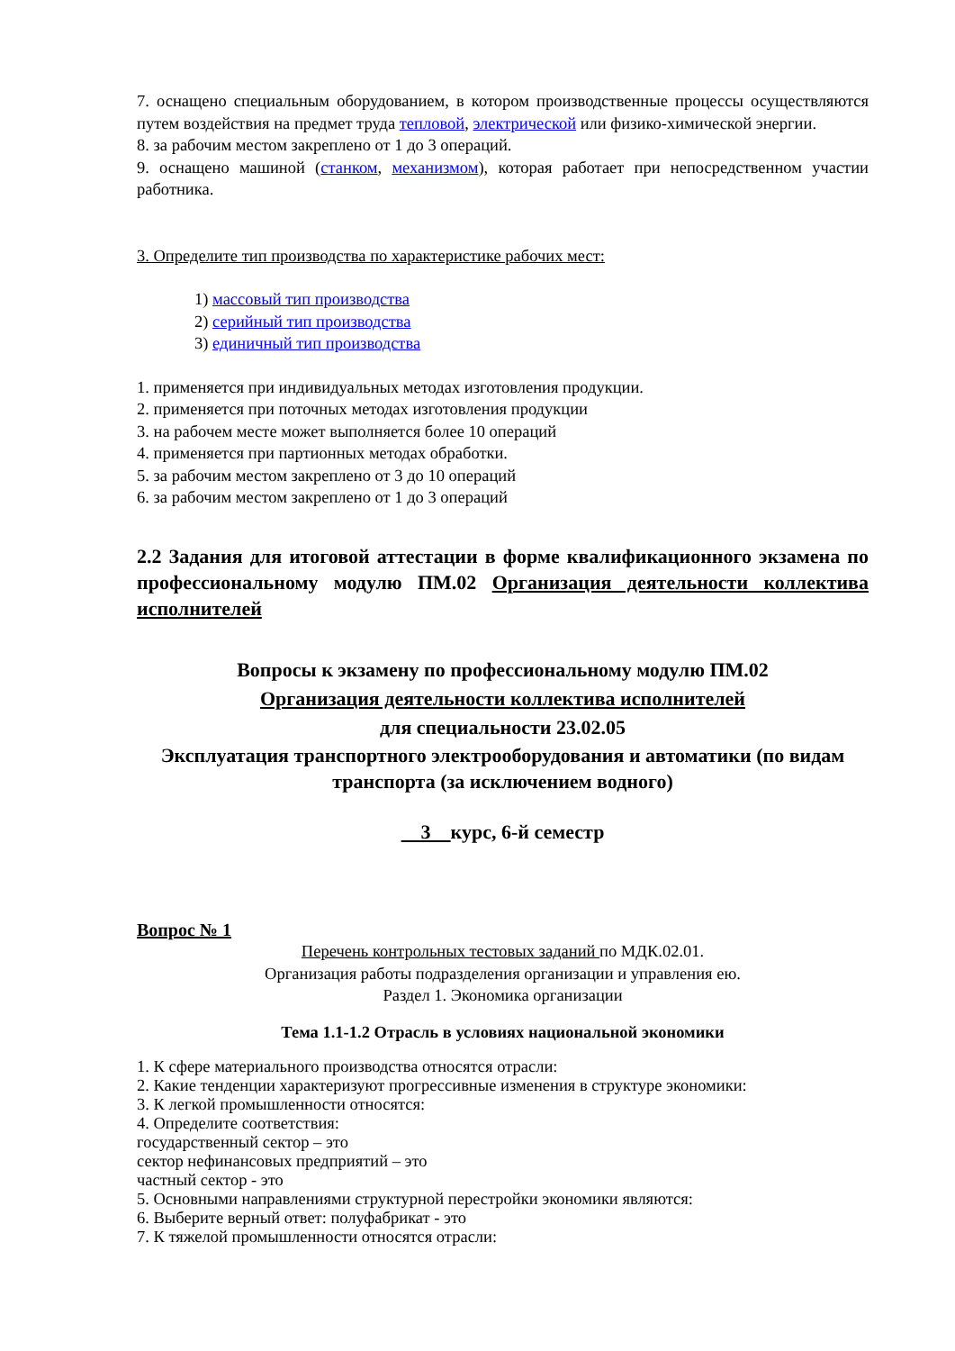7. оснащено специальным оборудованием, в котором производственные процессы осуществляются путем воздействия на предмет труда тепловой, электрической или физико-химической энергии.
8. за рабочим местом закреплено от 1 до 3 операций.
9. оснащено машиной (станком, механизмом), которая работает при непосредственном участии работника.
3. Определите тип производства по характеристике рабочих мест:
1) массовый тип производства
2) серийный тип производства
3) единичный тип производства
1. применяется при индивидуальных методах изготовления продукции.
2. применяется при поточных методах изготовления продукции
3. на рабочем месте может выполняется более 10 операций
4. применяется при партионных методах обработки.
5. за рабочим местом закреплено от 3 до 10 операций
6. за рабочим местом закреплено от 1 до 3 операций
2.2 Задания для итоговой аттестации в форме квалификационного экзамена по профессиональному модулю ПМ.02 Организация деятельности коллектива исполнителей
Вопросы к экзамену по профессиональному модулю ПМ.02
Организация деятельности коллектива исполнителей
для специальности 23.02.05
Эксплуатация транспортного электрооборудования и автоматики (по видам транспорта (за исключением водного)
3 курс, 6-й семестр
Вопрос № 1
Перечень контрольных тестовых заданий по МДК.02.01.
Организация работы подразделения организации и управления ею.
Раздел 1. Экономика организации
Тема 1.1-1.2 Отрасль в условиях национальной экономики
1. К сфере материального производства относятся отрасли:
2. Какие тенденции характеризуют прогрессивные изменения в структуре экономики:
3. К легкой промышленности относятся:
4. Определите соответствия:
государственный сектор – это
сектор нефинансовых предприятий – это
частный сектор - это
5. Основными направлениями структурной перестройки экономики являются:
6. Выберите верный ответ: полуфабрикат - это
7. К тяжелой промышленности относятся отрасли: